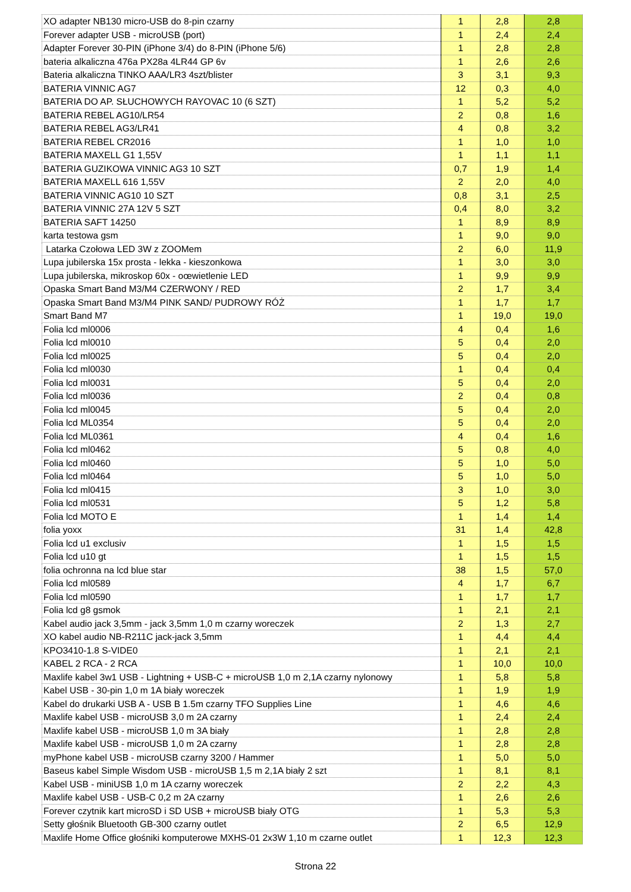| XO adapter NB130 micro-USB do 8-pin czarny | 1 | 2,8 | 2,8 |
| Forever adapter USB - microUSB (port) | 1 | 2,4 | 2,4 |
| Adapter Forever 30-PIN (iPhone 3/4) do 8-PIN (iPhone 5/6) | 1 | 2,8 | 2,8 |
| bateria alkaliczna 476a PX28a 4LR44 GP 6v | 1 | 2,6 | 2,6 |
| Bateria alkaliczna TINKO AAA/LR3 4szt/blister | 3 | 3,1 | 9,3 |
| BATERIA VINNIC AG7 | 12 | 0,3 | 4,0 |
| BATERIA DO AP. SŁUCHOWYCH RAYOVAC 10 (6 SZT) | 1 | 5,2 | 5,2 |
| BATERIA REBEL AG10/LR54 | 2 | 0,8 | 1,6 |
| BATERIA REBEL AG3/LR41 | 4 | 0,8 | 3,2 |
| BATERIA REBEL CR2016 | 1 | 1,0 | 1,0 |
| BATERIA MAXELL G1 1,55V | 1 | 1,1 | 1,1 |
| BATERIA GUZIKOWA VINNIC AG3 10 SZT | 0,7 | 1,9 | 1,4 |
| BATERIA MAXELL 616 1,55V | 2 | 2,0 | 4,0 |
| BATERIA VINNIC AG10 10 SZT | 0,8 | 3,1 | 2,5 |
| BATERIA VINNIC 27A 12V 5 SZT | 0,4 | 8,0 | 3,2 |
| BATERIA SAFT 14250 | 1 | 8,9 | 8,9 |
| karta testowa gsm | 1 | 9,0 | 9,0 |
| Latarka Czołowa LED 3W z ZOOMem | 2 | 6,0 | 11,9 |
| Lupa jubilerska 15x prosta - lekka - kieszonkowa | 1 | 3,0 | 3,0 |
| Lupa jubilerska, mikroskop 60x - oœwietlenie LED | 1 | 9,9 | 9,9 |
| Opaska Smart Band M3/M4 CZERWONY / RED | 2 | 1,7 | 3,4 |
| Opaska Smart Band M3/M4 PINK SAND/ PUDROWY RÓŻ | 1 | 1,7 | 1,7 |
| Smart Band M7 | 1 | 19,0 | 19,0 |
| Folia lcd ml0006 | 4 | 0,4 | 1,6 |
| Folia lcd ml0010 | 5 | 0,4 | 2,0 |
| Folia lcd ml0025 | 5 | 0,4 | 2,0 |
| Folia lcd ml0030 | 1 | 0,4 | 0,4 |
| Folia lcd ml0031 | 5 | 0,4 | 2,0 |
| Folia lcd ml0036 | 2 | 0,4 | 0,8 |
| Folia lcd ml0045 | 5 | 0,4 | 2,0 |
| Folia lcd ML0354 | 5 | 0,4 | 2,0 |
| Folia lcd ML0361 | 4 | 0,4 | 1,6 |
| Folia lcd ml0462 | 5 | 0,8 | 4,0 |
| Folia lcd ml0460 | 5 | 1,0 | 5,0 |
| Folia lcd ml0464 | 5 | 1,0 | 5,0 |
| Folia lcd ml0415 | 3 | 1,0 | 3,0 |
| Folia lcd ml0531 | 5 | 1,2 | 5,8 |
| Folia lcd MOTO E | 1 | 1,4 | 1,4 |
| folia yoxx | 31 | 1,4 | 42,8 |
| Folia lcd u1 exclusiv | 1 | 1,5 | 1,5 |
| Folia lcd u10 gt | 1 | 1,5 | 1,5 |
| folia ochronna na lcd blue star | 38 | 1,5 | 57,0 |
| Folia lcd ml0589 | 4 | 1,7 | 6,7 |
| Folia lcd ml0590 | 1 | 1,7 | 1,7 |
| Folia lcd g8 gsmok | 1 | 2,1 | 2,1 |
| Kabel audio jack 3,5mm - jack 3,5mm 1,0 m czarny woreczek | 2 | 1,3 | 2,7 |
| XO kabel audio NB-R211C jack-jack 3,5mm | 1 | 4,4 | 4,4 |
| KPO3410-1.8 S-VIDE0 | 1 | 2,1 | 2,1 |
| KABEL 2 RCA - 2 RCA | 1 | 10,0 | 10,0 |
| Maxlife kabel 3w1 USB - Lightning + USB-C + microUSB 1,0 m 2,1A czarny nylonowy | 1 | 5,8 | 5,8 |
| Kabel USB - 30-pin 1,0 m 1A biały woreczek | 1 | 1,9 | 1,9 |
| Kabel do drukarki USB A - USB B 1.5m czarny TFO Supplies Line | 1 | 4,6 | 4,6 |
| Maxlife kabel USB - microUSB 3,0 m 2A czarny | 1 | 2,4 | 2,4 |
| Maxlife kabel USB - microUSB 1,0 m 3A biały | 1 | 2,8 | 2,8 |
| Maxlife kabel USB - microUSB 1,0 m 2A czarny | 1 | 2,8 | 2,8 |
| myPhone kabel USB - microUSB czarny 3200 / Hammer | 1 | 5,0 | 5,0 |
| Baseus kabel Simple Wisdom USB - microUSB 1,5 m 2,1A biały 2 szt | 1 | 8,1 | 8,1 |
| Kabel USB - miniUSB 1,0 m 1A czarny woreczek | 2 | 2,2 | 4,3 |
| Maxlife kabel USB - USB-C 0,2 m 2A czarny | 1 | 2,6 | 2,6 |
| Forever czytnik kart microSD i SD USB + microUSB biały OTG | 1 | 5,3 | 5,3 |
| Setty głośnik Bluetooth GB-300 czarny outlet | 2 | 6,5 | 12,9 |
| Maxlife Home Office głośniki komputerowe MXHS-01 2x3W 1,10 m czarne outlet | 1 | 12,3 | 12,3 |
Strona 22